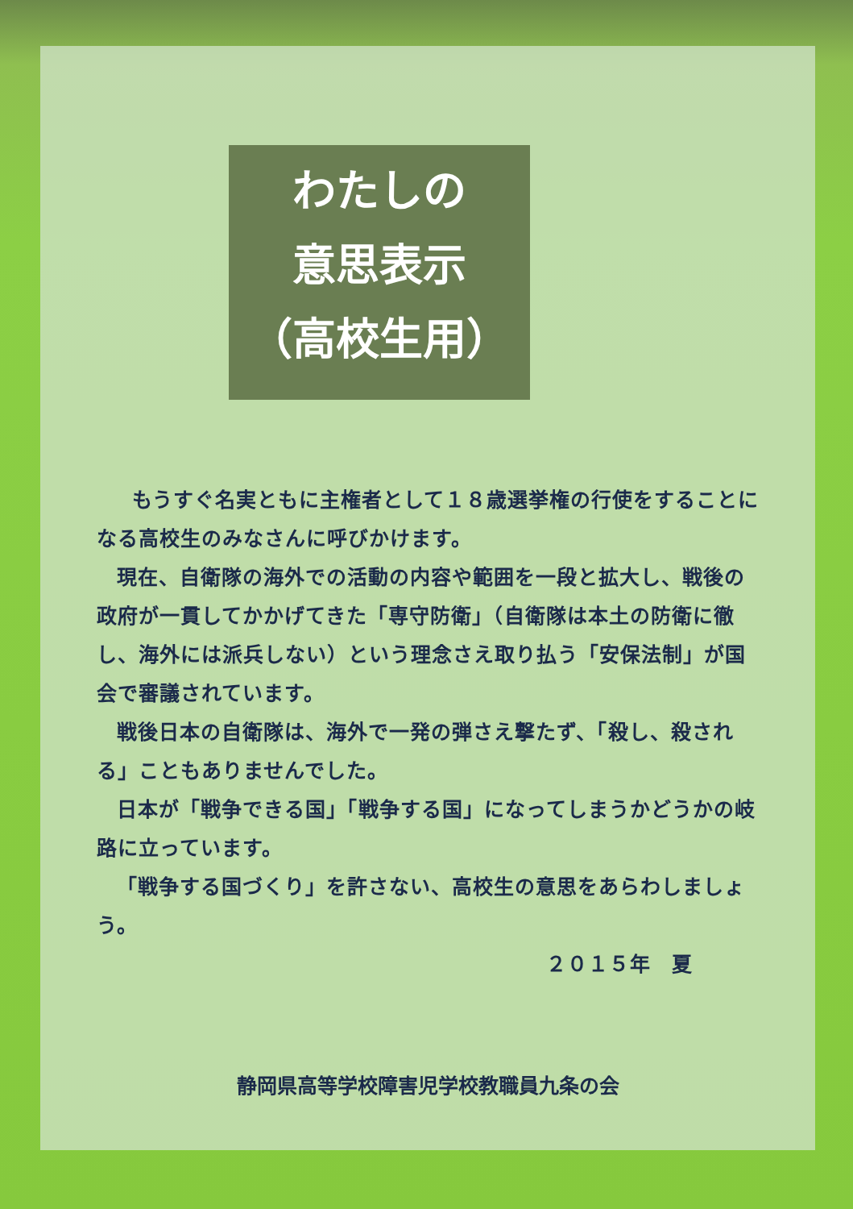わたしの
意思表示
（高校生用）
もうすぐ名実ともに主権者として１８歳選挙権の行使をすることになる高校生のみなさんに呼びかけます。
現在、自衛隊の海外での活動の内容や範囲を一段と拡大し、戦後の政府が一貫してかかげてきた「専守防衛」（自衛隊は本土の防衛に徹し、海外には派兵しない）という理念さえ取り払う「安保法制」が国会で審議されています。
戦後日本の自衛隊は、海外で一発の弾さえ撃たず、「殺し、殺される」こともありませんでした。
日本が「戦争できる国」「戦争する国」になってしまうかどうかの岐路に立っています。
「戦争する国づくり」を許さない、高校生の意思をあらわしましょう。
２０１５年　夏
静岡県高等学校障害児学校教職員九条の会